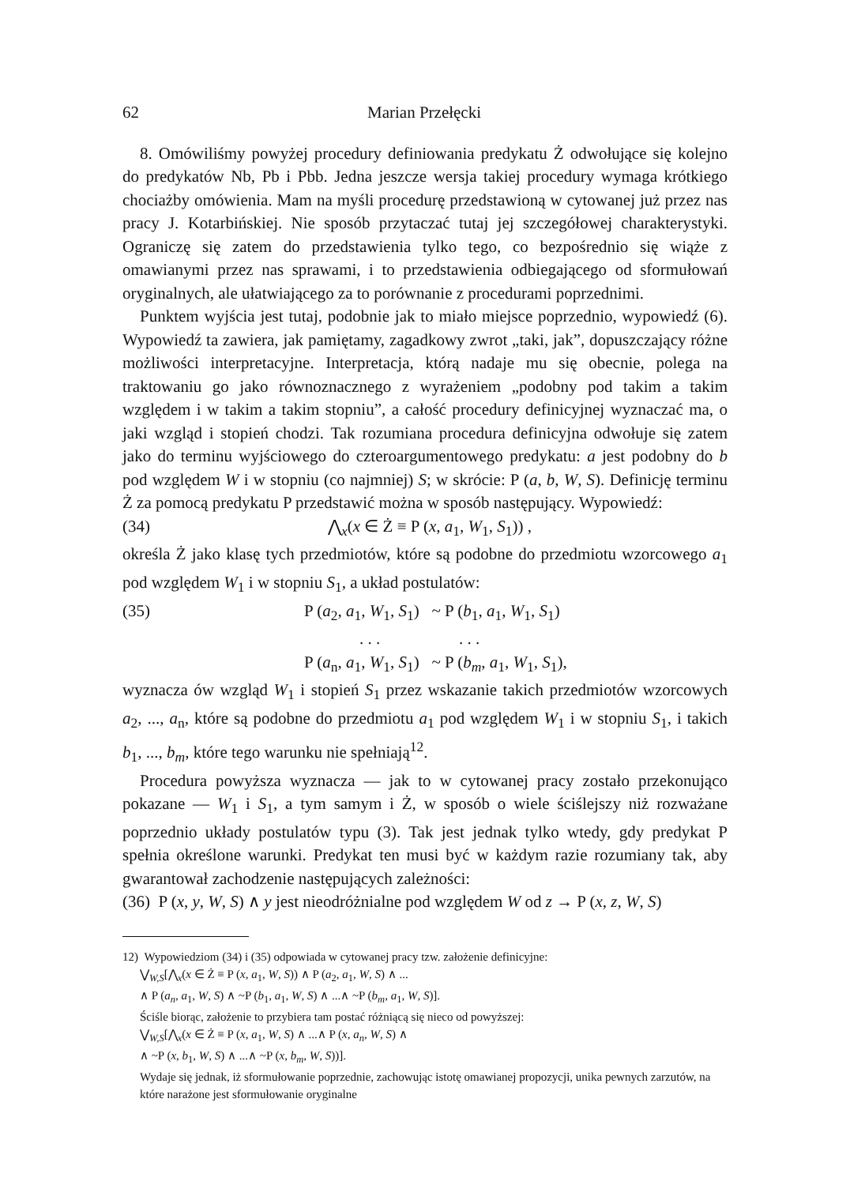62 Marian Przełęcki
8. Omówiliśmy powyżej procedury definiowania predykatu Ż odwołujące się kolejno do predykatów Nb, Pb i Pbb. Jedna jeszcze wersja takiej procedury wymaga krótkiego chociażby omówienia. Mam na myśli procedurę przedstawioną w cytowanej już przez nas pracy J. Kotarbińskiej. Nie sposób przytaczać tutaj jej szczegółowej charakterystyki. Ograniczę się zatem do przedstawienia tylko tego, co bezpośrednio się wiąże z omawianymi przez nas sprawami, i to przedstawienia odbiegającego od sformułowań oryginalnych, ale ułatwiającego za to porównanie z procedurami poprzednimi.
Punktem wyjścia jest tutaj, podobnie jak to miało miejsce poprzednio, wypowiedź (6). Wypowiedź ta zawiera, jak pamiętamy, zagadkowy zwrot „taki, jak”, dopuszczający różne możliwości interpretacyjne. Interpretacja, którą nadaje mu się obecnie, polega na traktowaniu go jako równoznacznego z wyrażeniem „podobny pod takim a takim względem i w takim a takim stopniu”, a całość procedury definicyjnej wyznaczać ma, o jaki wzgląd i stopień chodzi. Tak rozumiana procedura definicyjna odwołuje się zatem jako do terminu wyjściowego do czteroargumentowego predykatu: a jest podobny do b pod względem W i w stopniu (co najmniej) S; w skrócie: P (a, b, W, S). Definicję terminu Ż za pomocą predykatu P przedstawić można w sposób następujący. Wypowiedź:
(34) ⋀<sub>x</sub>(x ∈ Ż ≡ P (x, a<sub>1</sub>, W<sub>1</sub>, S<sub>1</sub>)) ,
określa Ż jako klasę tych przedmiotów, które są podobne do przedmiotu wzorcowego a<sub>1</sub> pod względem W<sub>1</sub> i w stopniu S<sub>1</sub>, a układ postulatów:
(35) P (a<sub>2</sub>, a<sub>1</sub>, W<sub>1</sub>, S<sub>1</sub>) ~ P (b<sub>1</sub>, a<sub>1</sub>, W<sub>1</sub>, S<sub>1</sub>)
. . . . . .
P (a<sub>n</sub>, a<sub>1</sub>, W<sub>1</sub>, S<sub>1</sub>) ~ P (b<sub>m</sub>, a<sub>1</sub>, W<sub>1</sub>, S<sub>1</sub>),
wyznacza ów wzgląd W<sub>1</sub> i stopień S<sub>1</sub> przez wskazanie takich przedmiotów wzorcowych a<sub>2</sub>, ..., a<sub>n</sub>, które są podobne do przedmiotu a<sub>1</sub> pod względem W<sub>1</sub> i w stopniu S<sub>1</sub>, i takich b<sub>1</sub>, ..., b<sub>m</sub>, które tego warunku nie spełniają<sup>12</sup>.
Procedura powyższa wyznacza — jak to w cytowanej pracy zostało przekonująco pokazane — W<sub>1</sub> i S<sub>1</sub>, a tym samym i Ż, w sposób o wiele ściślejszy niż rozważane poprzednio układy postulatów typu (3). Tak jest jednak tylko wtedy, gdy predykat P spełnia określone warunki. Predykat ten musi być w każdym razie rozumiany tak, aby gwarantował zachodzenie następujących zależności:
(36) P (x, y, W, S) ∧ y jest nieodróżnialne pod względem W od z → P (x, z, W, S)
12) Wypowiedziom (34) i (35) odpowiada w cytowanej pracy tzw. założenie definicyjne:
⋁<sub>W,S</sub>[⋀<sub>x</sub>(x ∈ Ż ≡ P (x, a<sub>1</sub>, W, S)) ∧ P (a<sub>2</sub>, a<sub>1</sub>, W, S) ∧ ...
∧ P (a<sub>n</sub>, a<sub>1</sub>, W, S) ∧ ~P (b<sub>1</sub>, a<sub>1</sub>, W, S) ∧ ...∧ ~P (b<sub>m</sub>, a<sub>1</sub>, W, S)].
Ściśle biorąc, założenie to przybiera tam postać różniącą się nieco od powyższej:
⋁<sub>W,S</sub>[⋀<sub>x</sub>(x ∈ Ż ≡ P (x, a<sub>1</sub>, W, S) ∧ ...∧ P (x, a<sub>n</sub>, W, S) ∧
∧ ~P (x, b<sub>1</sub>, W, S) ∧ ...∧ ~P (x, b<sub>m</sub>, W, S))].
Wydaje się jednak, iż sformułowanie poprzednie, zachowując istotę omawianej propozycji, unika pewnych zarzutów, na które narażone jest sformułowanie oryginalne